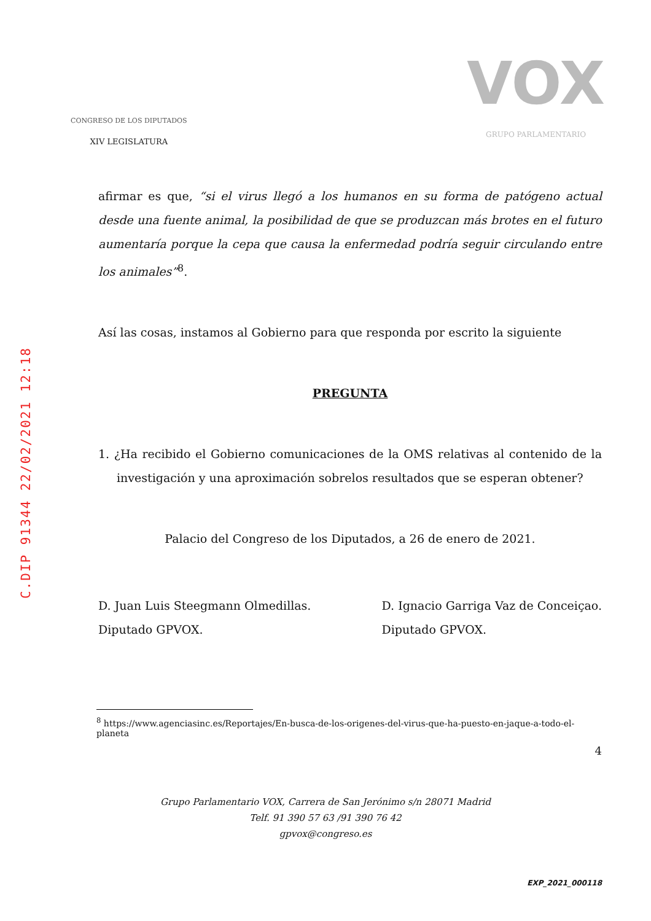C.DIP 91344 22/02/2021 12:18
CONGRESO DE LOS DIPUTADOS
XIV LEGISLATURA
VOX
GRUPO PARLAMENTARIO
afirmar es que, “si el virus llegó a los humanos en su forma de patógeno actual desde una fuente animal, la posibilidad de que se produzcan más brotes en el futuro aumentaría porque la cepa que causa la enfermedad podría seguir circulando entre los animales”<sup>8</sup>.
Así las cosas, instamos al Gobierno para que responda por escrito la siguiente
PREGUNTA
1. ¿Ha recibido el Gobierno comunicaciones de la OMS relativas al contenido de la investigación y una aproximación sobrelos resultados que se esperan obtener?
Palacio del Congreso de los Diputados, a 26 de enero de 2021.
D. Juan Luis Steegmann Olmedillas.
Diputado GPVOX.
D. Ignacio Garriga Vaz de Conceiçao.
Diputado GPVOX.
<sup>8</sup> https://www.agenciasinc.es/Reportajes/En-busca-de-los-origenes-del-virus-que-ha-puesto-en-jaque-a-todo-el-planeta
4
Grupo Parlamentario VOX, Carrera de San Jerónimo s/n 28071 Madrid
Telf. 91 390 57 63 /91 390 76 42
gpvox@congreso.es
EXP_2021_000118